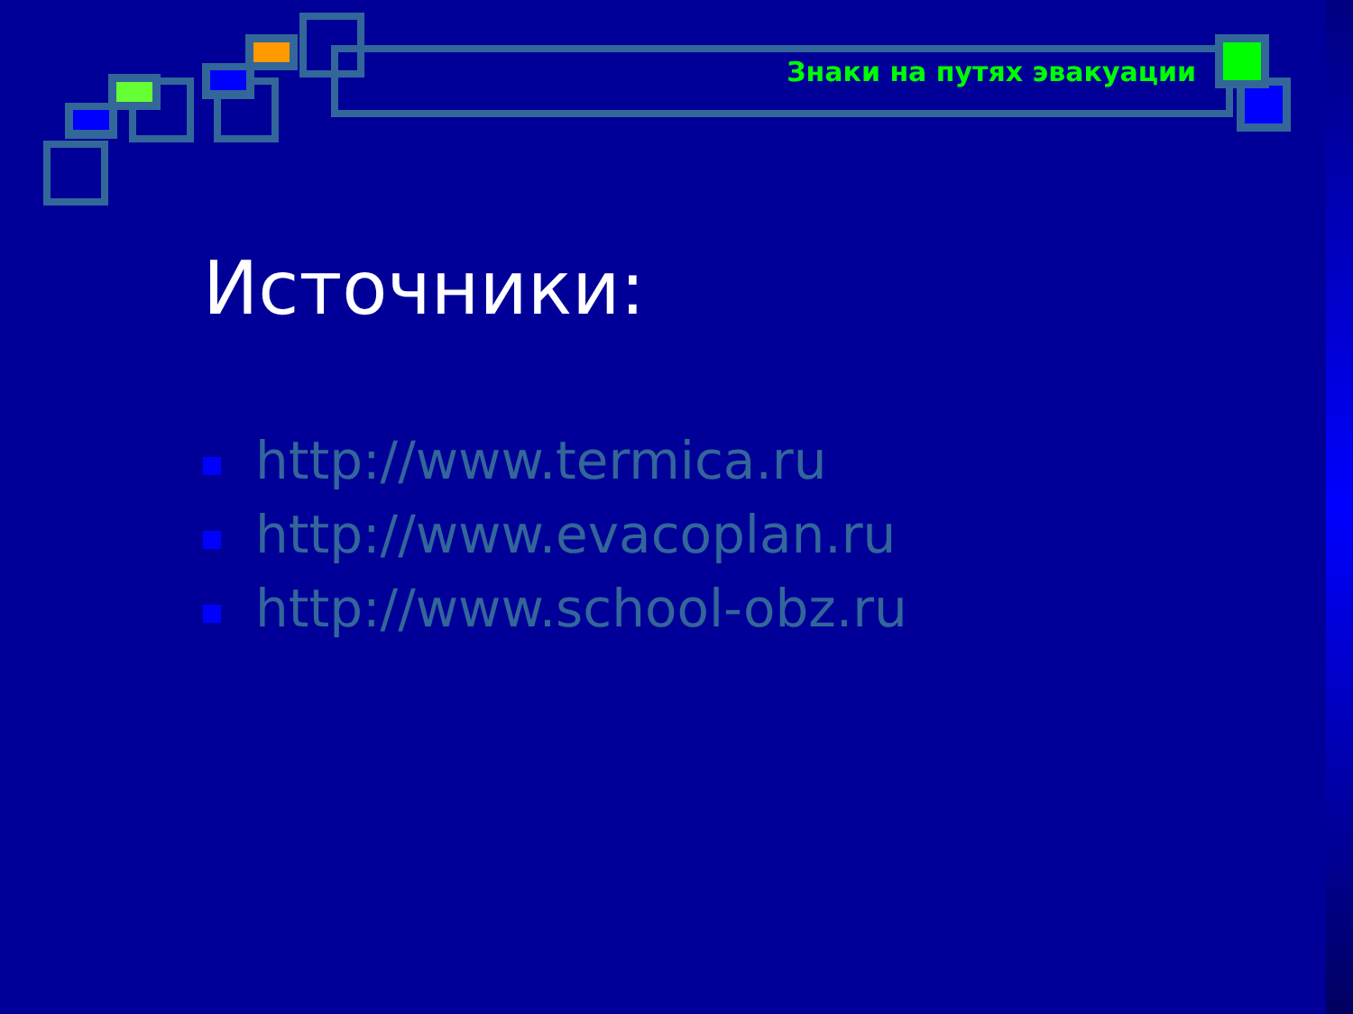Знаки на путях эвакуации
Источники:
http://www.termica.ru
http://www.evacoplan.ru
http://www.school-obz.ru